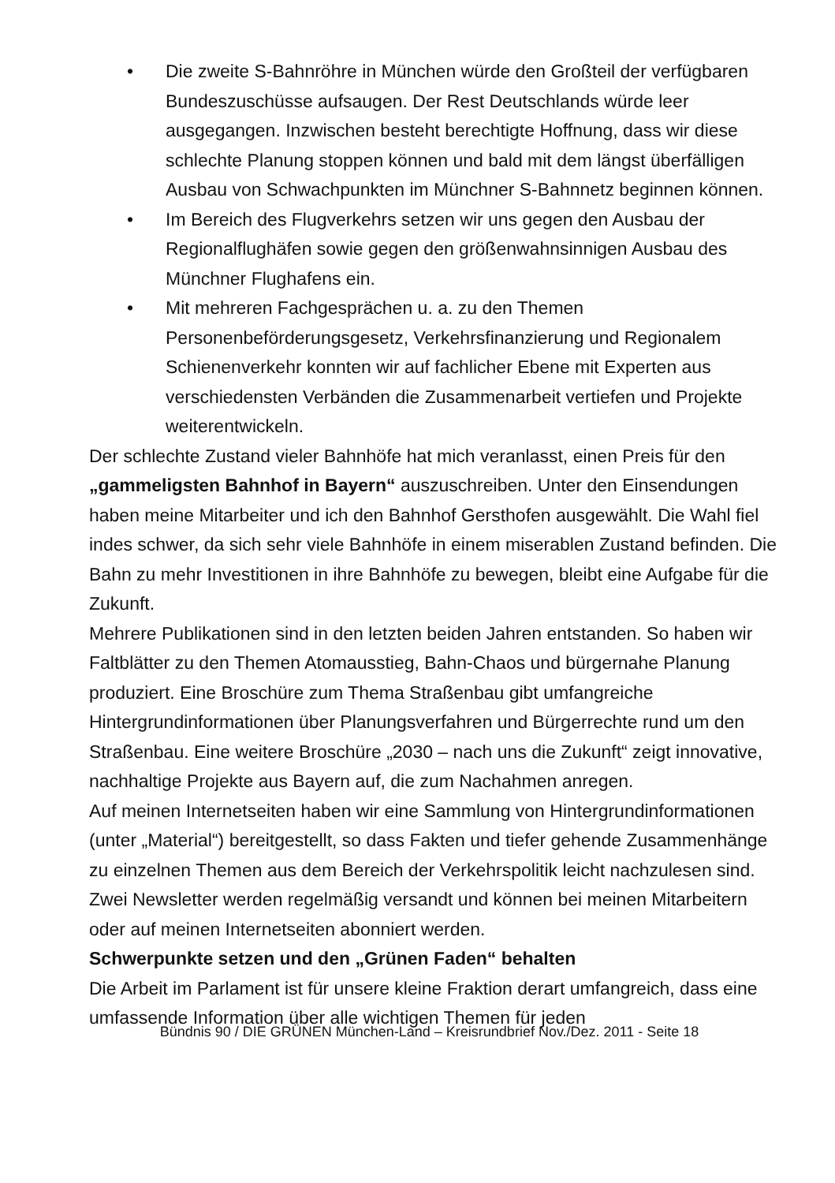• Die zweite S-Bahnröhre in München würde den Großteil der verfügbaren Bundeszuschüsse aufsaugen. Der Rest Deutschlands würde leer ausgegangen. Inzwischen besteht berechtigte Hoffnung, dass wir diese schlechte Planung stoppen können und bald mit dem längst überfälligen Ausbau von Schwachpunkten im Münchner S-Bahnnetz beginnen können.
• Im Bereich des Flugverkehrs setzen wir uns gegen den Ausbau der Regionalflughäfen sowie gegen den größenwahnsinnigen Ausbau des Münchner Flughafens ein.
• Mit mehreren Fachgesprächen u. a. zu den Themen Personenbeförderungsgesetz, Verkehrsfinanzierung und Regionalem Schienenverkehr konnten wir auf fachlicher Ebene mit Experten aus verschiedensten Verbänden die Zusammenarbeit vertiefen und Projekte weiterentwickeln.
Der schlechte Zustand vieler Bahnhöfe hat mich veranlasst, einen Preis für den „gammeligsten Bahnhof in Bayern“ auszuschreiben. Unter den Einsendungen haben meine Mitarbeiter und ich den Bahnhof Gersthofen ausgewählt. Die Wahl fiel indes schwer, da sich sehr viele Bahnhöfe in einem miserablen Zustand befinden. Die Bahn zu mehr Investitionen in ihre Bahnhöfe zu bewegen, bleibt eine Aufgabe für die Zukunft.
Mehrere Publikationen sind in den letzten beiden Jahren entstanden. So haben wir Faltblätter zu den Themen Atomausstieg, Bahn-Chaos und bürgernahe Planung produziert. Eine Broschüre zum Thema Straßenbau gibt umfangreiche Hintergrundinformationen über Planungsverfahren und Bürgerrechte rund um den Straßenbau. Eine weitere Broschüre „2030 – nach uns die Zukunft“ zeigt innovative, nachhaltige Projekte aus Bayern auf, die zum Nachahmen anregen.
Auf meinen Internetseiten haben wir eine Sammlung von Hintergrundinformationen (unter „Material“) bereitgestellt, so dass Fakten und tiefer gehende Zusammenhänge zu einzelnen Themen aus dem Bereich der Verkehrspolitik leicht nachzulesen sind.
Zwei Newsletter werden regelmäßig versandt und können bei meinen Mitarbeitern oder auf meinen Internetseiten abonniert werden.
Schwerpunkte setzen und den „Grünen Faden“ behalten
Die Arbeit im Parlament ist für unsere kleine Fraktion derart umfangreich, dass eine umfassende Information über alle wichtigen Themen für jeden
Bündnis 90 / DIE GRÜNEN München-Land – Kreisrundbrief Nov./Dez. 2011 - Seite 18